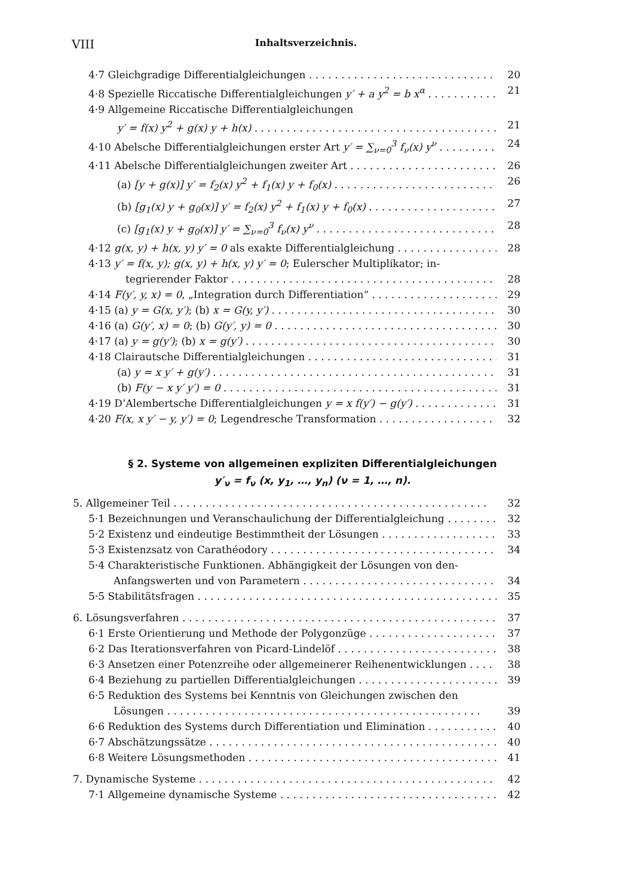VIII Inhaltsverzeichnis.
4·7 Gleichgradige Differentialgleichungen 20
4·8 Spezielle Riccatische Differentialgleichungen y′ + a y<sup>2</sup> = b x<sup>α</sup> 21
4·9 Allgemeine Riccatische Differentialgleichungen
y′ = f(x) y<sup>2</sup> + g(x) y + h(x) 21
4·10 Abelsche Differentialgleichungen erster Art y′ = ∑<sub>ν=0</sub><sup>3</sup> f<sub>ν</sub>(x) y<sup>ν</sup> 24
4·11 Abelsche Differentialgleichungen zweiter Art 26
(a) [y + g(x)] y′ = f<sub>2</sub>(x) y<sup>2</sup> + f<sub>1</sub>(x) y + f<sub>0</sub>(x) 26
(b) [g<sub>1</sub>(x) y + g<sub>0</sub>(x)] y′ = f<sub>2</sub>(x) y<sup>2</sup> + f<sub>1</sub>(x) y + f<sub>0</sub>(x) 27
(c) [g<sub>1</sub>(x) y + g<sub>0</sub>(x)] y′ = ∑<sub>ν=0</sub><sup>3</sup> f<sub>ν</sub>(x) y<sup>ν</sup> 28
4·12 g(x, y) + h(x, y) y′ = 0 als exakte Differentialgleichung 28
4·13 y′ = f(x, y); g(x, y) + h(x, y) y′ = 0; Eulerscher Multiplikator; in-
tegrierender Faktor 28
4·14 F(y′, y, x) = 0, „Integration durch Differentiation“29
4·15 (a) y = G(x, y′); (b) x = G(y, y′) 30
4·16 (a) G(y′, x) = 0; (b) G(y′, y) = 0 30
4·17 (a) y = g(y′); (b) x = g(y′) 30
4·18 Clairautsche Differentialgleichungen 31
(a) y = x y′ + g(y′) 31
(b) F(y − x y′ y′) = 0 31
4·19 D’Alembertsche Differentialgleichungen y = x f(y′) − g(y′) 31
4·20 F(x, x y′ − y, y′) = 0; Legendresche Transformation 32
§ 2. Systeme von allgemeinen expliziten Differentialgleichungen
y′<sub>ν</sub> = f<sub>ν</sub> (x, y<sub>1</sub>, …, y<sub>n</sub>) (ν = 1, …, n).
5. Allgemeiner Teil 32
5·1 Bezeichnungen und Veranschaulichung der Differentialgleichung 32
5·2 Existenz und eindeutige Bestimmtheit der Lösungen 33
5·3 Existenzsatz von Carathéodory 34
5·4 Charakteristische Funktionen. Abhängigkeit der Lösungen von den-
Anfangswerten und von Parametern 34
5·5 Stabilitätsfragen 35
6. Lösungsverfahren 37
6·1 Erste Orientierung und Methode der Polygonzüge 37
6·2 Das Iterationsverfahren von Picard-Lindelöf 38
6·3 Ansetzen einer Potenzreihe oder allgemeinerer Reihenentwicklungen 38
6·4 Beziehung zu partiellen Differentialgleichungen 39
6·5 Reduktion des Systems bei Kenntnis von Gleichungen zwischen den
Lösungen 39
6·6 Reduktion des Systems durch Differentiation und Elimination 40
6·7 Abschätzungssätze 40
6·8 Weitere Lösungsmethoden 41
7. Dynamische Systeme 42
7·1 Allgemeine dynamische Systeme 42